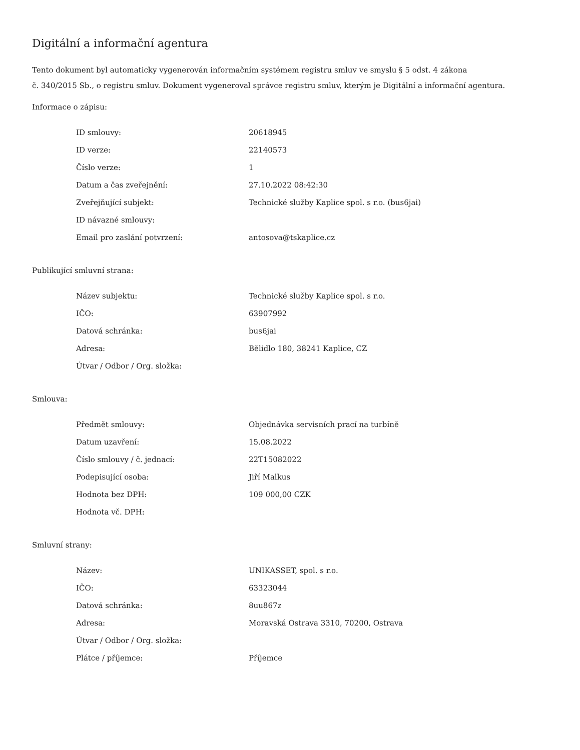Digitální a informační agentura
Tento dokument byl automaticky vygenerován informačním systémem registru smluv ve smyslu § 5 odst. 4 zákona
č. 340/2015 Sb., o registru smluv. Dokument vygeneroval správce registru smluv, kterým je Digitální a informační agentura.
Informace o zápisu:
| ID smlouvy: | 20618945 |
| ID verze: | 22140573 |
| Číslo verze: | 1 |
| Datum a čas zveřejnění: | 27.10.2022 08:42:30 |
| Zveřejňující subjekt: | Technické služby Kaplice spol. s r.o. (bus6jai) |
| ID návazné smlouvy: | |
| Email pro zaslání potvrzení: | antosova@tskaplice.cz |
Publikující smluvní strana:
| Název subjektu: | Technické služby Kaplice spol. s r.o. |
| IČO: | 63907992 |
| Datová schránka: | bus6jai |
| Adresa: | Bělidlo 180, 38241 Kaplice, CZ |
| Útvar / Odbor / Org. složka: | |
Smlouva:
| Předmět smlouvy: | Objednávka servisních prací na turbíně |
| Datum uzavření: | 15.08.2022 |
| Číslo smlouvy / č. jednací: | 22T15082022 |
| Podepisující osoba: | Jiří Malkus |
| Hodnota bez DPH: | 109 000,00 CZK |
| Hodnota vč. DPH: | |
Smluvní strany:
| Název: | UNIKASSET, spol. s r.o. |
| IČO: | 63323044 |
| Datová schránka: | 8uu867z |
| Adresa: | Moravská Ostrava 3310, 70200, Ostrava |
| Útvar / Odbor / Org. složka: | |
| Plátce / příjemce: | Příjemce |